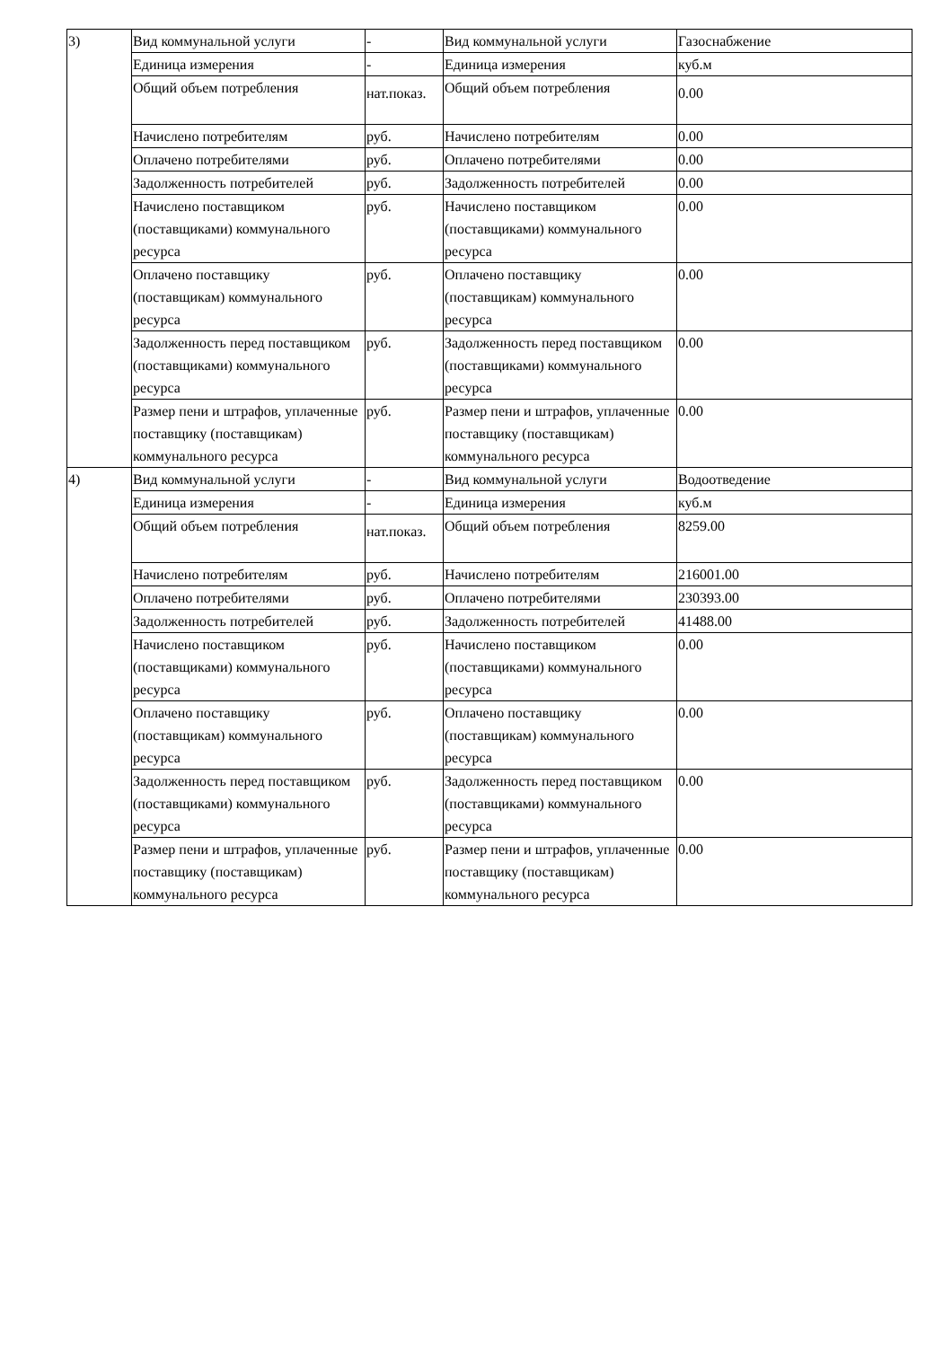| 3) | Вид коммунальной услуги | - | Вид коммунальной услуги | Газоснабжение |
| | Единица измерения | - | Единица измерения | куб.м |
| | Общий объем потребления | нат.показ. | Общий объем потребления | 0.00 |
| | Начислено потребителям | руб. | Начислено потребителям | 0.00 |
| | Оплачено потребителями | руб. | Оплачено потребителями | 0.00 |
| | Задолженность потребителей | руб. | Задолженность потребителей | 0.00 |
| | Начислено поставщиком (поставщиками) коммунального ресурса | руб. | Начислено поставщиком (поставщиками) коммунального ресурса | 0.00 |
| | Оплачено поставщику (поставщикам) коммунального ресурса | руб. | Оплачено поставщику (поставщикам) коммунального ресурса | 0.00 |
| | Задолженность перед поставщиком (поставщиками) коммунального ресурса | руб. | Задолженность перед поставщиком (поставщиками) коммунального ресурса | 0.00 |
| | Размер пени и штрафов, уплаченные поставщику (поставщикам) коммунального ресурса | руб. | Размер пени и штрафов, уплаченные поставщику (поставщикам) коммунального ресурса | 0.00 |
| 4) | Вид коммунальной услуги | - | Вид коммунальной услуги | Водоотведение |
| | Единица измерения | - | Единица измерения | куб.м |
| | Общий объем потребления | нат.показ. | Общий объем потребления | 8259.00 |
| | Начислено потребителям | руб. | Начислено потребителям | 216001.00 |
| | Оплачено потребителями | руб. | Оплачено потребителями | 230393.00 |
| | Задолженность потребителей | руб. | Задолженность потребителей | 41488.00 |
| | Начислено поставщиком (поставщиками) коммунального ресурса | руб. | Начислено поставщиком (поставщиками) коммунального ресурса | 0.00 |
| | Оплачено поставщику (поставщикам) коммунального ресурса | руб. | Оплачено поставщику (поставщикам) коммунального ресурса | 0.00 |
| | Задолженность перед поставщиком (поставщиками) коммунального ресурса | руб. | Задолженность перед поставщиком (поставщиками) коммунального ресурса | 0.00 |
| | Размер пени и штрафов, уплаченные поставщику (поставщикам) коммунального ресурса | руб. | Размер пени и штрафов, уплаченные поставщику (поставщикам) коммунального ресурса | 0.00 |